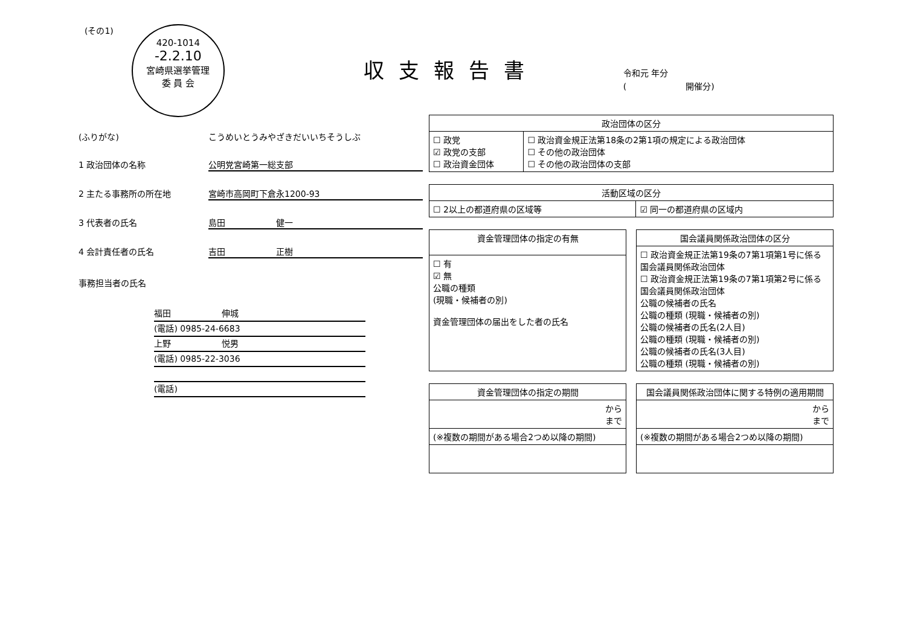(その1)
420-1014
-2.2.10
宮崎県選挙管理
委 員 会
収支報告書
令和元 年分
(　　　　　　　開催分)
(ふりがな) こうめいとうみやざきだいいちそうしぶ
1 政治団体の名称 公明党宮崎第一総支部
2 主たる事務所の所在地 宮崎市高岡町下倉永1200-93
3 代表者の氏名 島田　　　　　　健一
4 会計責任者の氏名 吉田　　　　　　正樹
事務担当者の氏名
福田　　　　　　伸城
(電話) 0985-24-6683
上野　　　　　　悦男
(電話) 0985-22-3036
(電話)
| 政治団体の区分 | |
| --- | --- |
| ☐ 政党 ☑ 政党の支部 ☐ 政治資金団体 | ☐ 政治資金規正法第18条の2第1項の規定による政治団体 ☐ その他の政治団体 ☐ その他の政治団体の支部 |
| 活動区域の区分 | |
| --- | --- |
| ☐ 2以上の都道府県の区域等 | ☑ 同一の都道府県の区域内 |
| 資金管理団体の指定の有無 |
| --- |
| ☐ 有 ☑ 無 公職の種類 (現職・候補者の別) 資金管理団体の届出をした者の氏名 |
| 国会議員関係政治団体の区分 |
| --- |
| ☐ 政治資金規正法第19条の7第1項第1号に係る国会議員関係政治団体 ☐ 政治資金規正法第19条の7第1項第2号に係る国会議員関係政治団体 公職の候補者の氏名 公職の種類 (現職・候補者の別) 公職の候補者の氏名(2人目) 公職の種類 (現職・候補者の別) 公職の候補者の氏名(3人目) 公職の種類 (現職・候補者の別) |
| 資金管理団体の指定の期間 |
| --- |
| から まで |
| (※複数の期間がある場合2つめ以降の期間) |
| 国会議員関係政治団体に関する特例の適用期間 |
| --- |
| から まで |
| (※複数の期間がある場合2つめ以降の期間) |